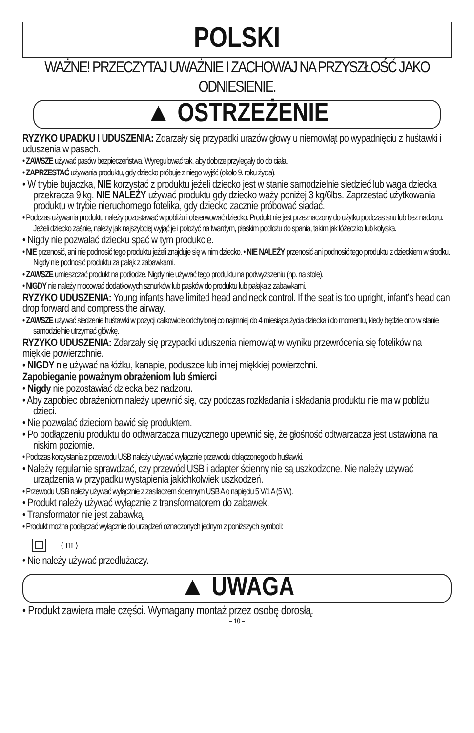POLSKI
WAŻNE! PRZECZYTAJ UWAŻNIE I ZACHOWAJ NA PRZYSZŁOŚĆ JAKO ODNIESIENIE.
▲ OSTRZEŻENIE
RYZYKO UPADKU I UDUSZENIA: Zdarzały się przypadki urazów głowy u niemowląt po wypadnięciu z huśtawki i uduszenia w pasach.
• ZAWSZE używać pasów bezpieczeństwa. Wyregulować tak, aby dobrze przylegały do do ciała.
• ZAPRZESTAĆ używania produktu, gdy dziecko próbuje z niego wyjść (około 9. roku życia).
• W trybie bujaczka, NIE korzystać z produktu jeżeli dziecko jest w stanie samodzielnie siedzieć lub waga dziecka przekracza 9 kg. NIE NALEŻY używać produktu gdy dziecko waży poniżej 3 kg/6lbs. Zaprzestać użytkowania produktu w trybie nieruchomego fotelika, gdy dziecko zacznie próbować siadać.
• Podczas używania produktu należy pozostawać w pobliżu i obserwować dziecko. Produkt nie jest przeznaczony do użytku podczas snu lub bez nadzoru. Jeżeli dziecko zaśnie, należy jak najszybciej wyjąć je i położyć na twardym, płaskim podłożu do spania, takim jak łóżeczko lub kołyska.
• Nigdy nie pozwalać dziecku spać w tym produkcie.
• NIE przenosić, ani nie podnosić tego produktu jeżeli znajduje się w nim dziecko. • NIE NALEŻY przenosić ani podnosić tego produktu z dzieckiem w środku. Nigdy nie podnosić produktu za pałąk z zabawkami.
• ZAWSZE umieszczać produkt na podłodze. Nigdy nie używać tego produktu na podwyższeniu (np. na stole).
• NIGDY nie należy mocować dodatkowych sznurków lub pasków do produktu lub pałąka z zabawkami.
RYZYKO UDUSZENIA: Young infants have limited head and neck control. If the seat is too upright, infant’s head can drop forward and compress the airway.
• ZAWSZE używać siedzenie huśtawki w pozycji całkowicie odchylonej co najmniej do 4 miesiąca życia dziecka i do momentu, kiedy będzie ono w stanie samodzielnie utrzymać główkę.
RYZYKO UDUSZENIA: Zdarzały się przypadki uduszenia niemowląt w wyniku przewrócenia się fotelików na miękkie powierzchnie.
• NIGDY nie używać na łóżku, kanapie, poduszce lub innej miękkiej powierzchni.
Zapobieganie poważnym obrażeniom lub śmierci
• Nigdy nie pozostawiać dziecka bez nadzoru.
• Aby zapobiec obrażeniom należy upewnić się, czy podczas rozkładania i składania produktu nie ma w pobliżu dzieci.
• Nie pozwalać dzieciom bawić się produktem.
• Po podłączeniu produktu do odtwarzacza muzycznego upewnić się, że głośność odtwarzacza jest ustawiona na niskim poziomie.
• Podczas korzystania z przewodu USB należy używać wyłącznie przewodu dołączonego do huśtawki.
• Należy regularnie sprawdzać, czy przewód USB i adapter ścienny nie są uszkodzone. Nie należy używać urządzenia w przypadku wystąpienia jakichkolwiek uszkodzeń.
• Przewodu USB należy używać wyłącznie z zasilaczem ściennym USB A o napięciu 5 V/1 A (5 W).
• Produkt należy używać wyłącznie z transformatorem do zabawek.
• Transformator nie jest zabawką.
• Produkt można podłączać wyłącznie do urządzeń oznaczonych jednym z poniższych symboli:
⟨ III ⟩
• Nie należy używać przedłużaczy.
▲ UWAGA
• Produkt zawiera małe części. Wymagany montaż przez osobę dorosłą.
– 10 –